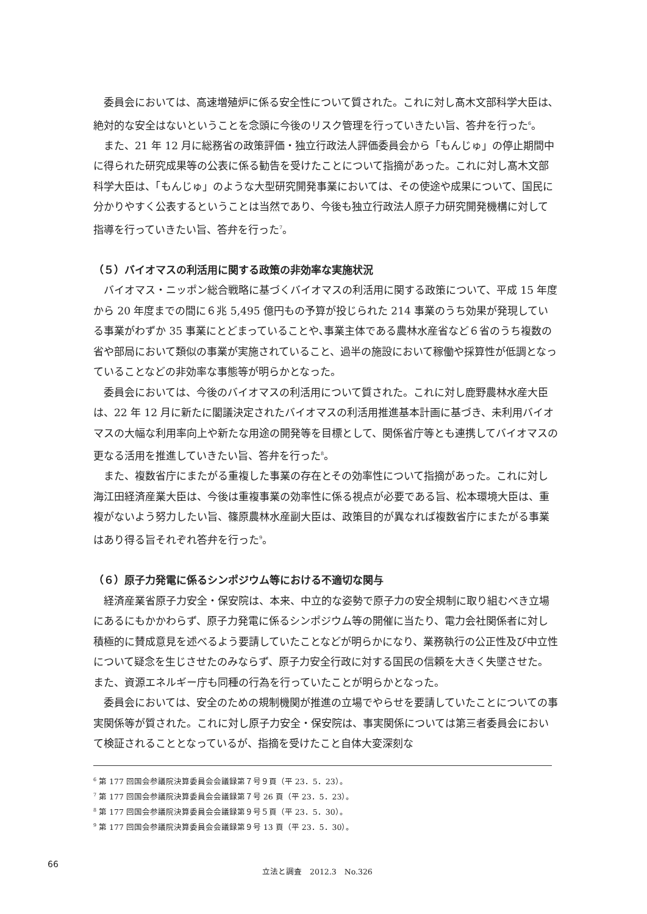委員会においては、高速増殖炉に係る安全性について質された。これに対し髙木文部科学大臣は､絶対的な安全はないということを念頭に今後のリスク管理を行っていきたい旨、答弁を行った<sup>6</sup>。
また、21 年 12 月に総務省の政策評価・独立行政法人評価委員会から「もんじゅ」の停止期間中に得られた研究成果等の公表に係る勧告を受けたことについて指摘があった。これに対し髙木文部科学大臣は、「もんじゅ」のような大型研究開発事業においては、その使途や成果について、国民に分かりやすく公表するということは当然であり、今後も独立行政法人原子力研究開発機構に対して指導を行っていきたい旨、答弁を行った<sup>7</sup>。
（５）バイオマスの利活用に関する政策の非効率な実施状況
バイオマス・ニッポン総合戦略に基づくバイオマスの利活用に関する政策について、平成 15 年度から 20 年度までの間に６兆 5,495 億円もの予算が投じられた 214 事業のうち効果が発現している事業がわずか 35 事業にとどまっていることや､事業主体である農林水産省など６省のうち複数の省や部局において類似の事業が実施されていること、過半の施設において稼働や採算性が低調となっていることなどの非効率な事態等が明らかとなった。
委員会においては、今後のバイオマスの利活用について質された。これに対し鹿野農林水産大臣は、22 年 12 月に新たに閣議決定されたバイオマスの利活用推進基本計画に基づき、未利用バイオマスの大幅な利用率向上や新たな用途の開発等を目標として、関係省庁等とも連携してバイオマスの更なる活用を推進していきたい旨、答弁を行った<sup>8</sup>。
また、複数省庁にまたがる重複した事業の存在とその効率性について指摘があった。これに対し海江田経済産業大臣は、今後は重複事業の効率性に係る視点が必要である旨、松本環境大臣は、重複がないよう努力したい旨、篠原農林水産副大臣は、政策目的が異なれば複数省庁にまたがる事業はあり得る旨それぞれ答弁を行った<sup>9</sup>。
（６）原子力発電に係るシンポジウム等における不適切な関与
経済産業省原子力安全・保安院は、本来、中立的な姿勢で原子力の安全規制に取り組むべき立場にあるにもかかわらず、原子力発電に係るシンポジウム等の開催に当たり、電力会社関係者に対し積極的に賛成意見を述べるよう要請していたことなどが明らかになり、業務執行の公正性及び中立性について疑念を生じさせたのみならず、原子力安全行政に対する国民の信頼を大きく失墜させた。また、資源エネルギー庁も同種の行為を行っていたことが明らかとなった。
委員会においては、安全のための規制機関が推進の立場でやらせを要請していたことについての事実関係等が質された。これに対し原子力安全・保安院は、事実関係については第三者委員会において検証されることとなっているが、指摘を受けたこと自体大変深刻な
<sup>6</sup> 第 177 回国会参議院決算委員会会議録第７号９頁（平 23．5．23）。
<sup>7</sup> 第 177 回国会参議院決算委員会会議録第７号 26 頁（平 23．5．23）。
<sup>8</sup> 第 177 回国会参議院決算委員会会議録第９号５頁（平 23．5．30）。
<sup>9</sup> 第 177 回国会参議院決算委員会会議録第９号 13 頁（平 23．5．30）。
66
立法と調査　2012.3　No.326